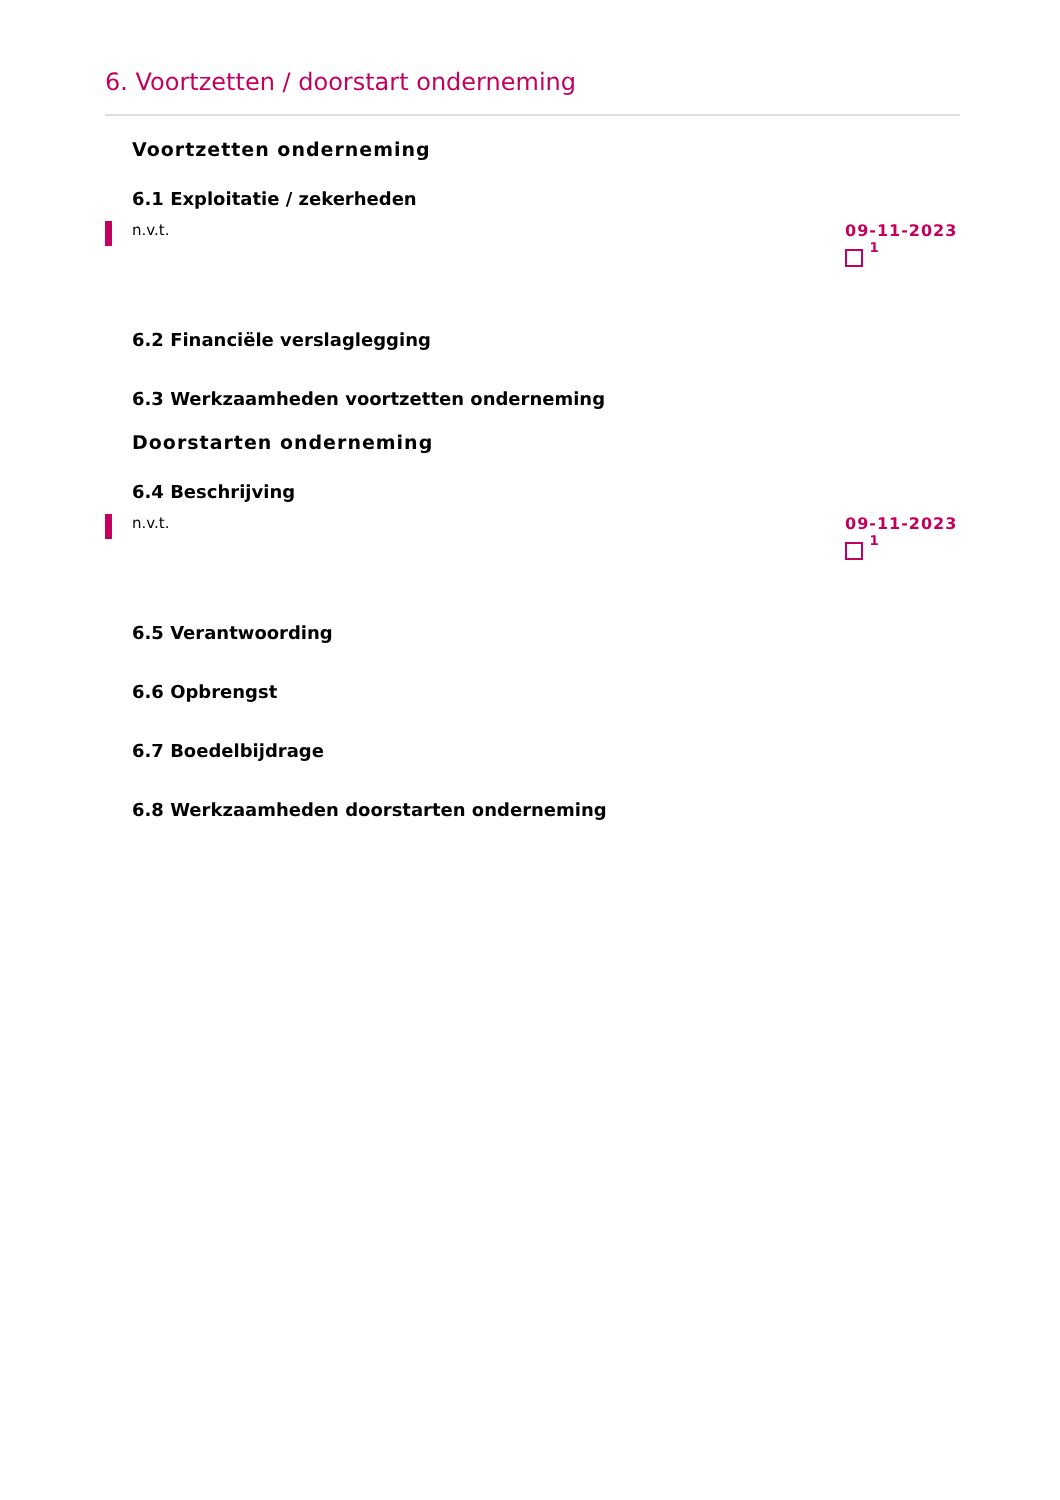6. Voortzetten / doorstart onderneming
Voortzetten onderneming
6.1 Exploitatie / zekerheden
n.v.t. 09-11-2023
<sup>1</sup>
6.2 Financiële verslaglegging
6.3 Werkzaamheden voortzetten onderneming
Doorstarten onderneming
6.4 Beschrijving
n.v.t. 09-11-2023
<sup>1</sup>
6.5 Verantwoording
6.6 Opbrengst
6.7 Boedelbijdrage
6.8 Werkzaamheden doorstarten onderneming